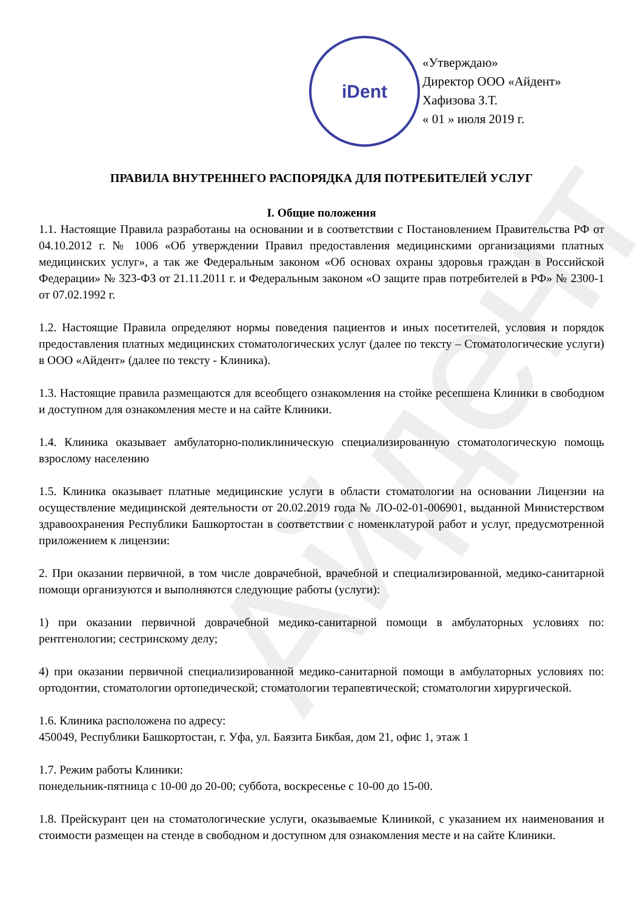Айдент
iDent
«Утверждаю»
Директор ООО «Айдент»
Хафизова З.Т.
« 01 » июля 2019 г.
ПРАВИЛА ВНУТРЕННЕГО РАСПОРЯДКА ДЛЯ ПОТРЕБИТЕЛЕЙ УСЛУГ
I. Общие положения
1.1. Настоящие Правила разработаны на основании и в соответствии с Постановлением Правительства РФ от 04.10.2012 г. № 1006 «Об утверждении Правил предоставления медицинскими организациями платных медицинских услуг», а так же Федеральным законом «Об основах охраны здоровья граждан в Российской Федерации» № 323-ФЗ от 21.11.2011 г. и Федеральным законом «О защите прав потребителей в РФ» № 2300-1 от 07.02.1992 г.
1.2. Настоящие Правила определяют нормы поведения пациентов и иных посетителей, условия и порядок предоставления платных медицинских стоматологических услуг (далее по тексту – Стоматологические услуги) в ООО «Айдент» (далее по тексту - Клиника).
1.3. Настоящие правила размещаются для всеобщего ознакомления на стойке ресепшена Клиники в свободном и доступном для ознакомления месте и на сайте Клиники.
1.4. Клиника оказывает амбулаторно-поликлиническую специализированную стоматологическую помощь взрослому населению
1.5. Клиника оказывает платные медицинские услуги в области стоматологии на основании Лицензии на осуществление медицинской деятельности от 20.02.2019 года № ЛО-02-01-006901, выданной Министерством здравоохранения Республики Башкортостан в соответствии с номенклатурой работ и услуг, предусмотренной приложением к лицензии:
2. При оказании первичной, в том числе доврачебной, врачебной и специализированной, медико-санитарной помощи организуются и выполняются следующие работы (услуги):
1) при оказании первичной доврачебной медико-санитарной помощи в амбулаторных условиях по: рентгенологии; сестринскому делу;
4) при оказании первичной специализированной медико-санитарной помощи в амбулаторных условиях по: ортодонтии, стоматологии ортопедической; стоматологии терапевтической; стоматологии хирургической.
1.6. Клиника расположена по адресу:
450049, Республики Башкортостан, г. Уфа, ул. Баязита Бикбая, дом 21, офис 1, этаж 1
1.7. Режим работы Клиники:
понедельник-пятница с 10-00 до 20-00; суббота, воскресенье с 10-00 до 15-00.
1.8. Прейскурант цен на стоматологические услуги, оказываемые Клиникой, с указанием их наименования и стоимости размещен на стенде в свободном и доступном для ознакомления месте и на сайте Клиники.